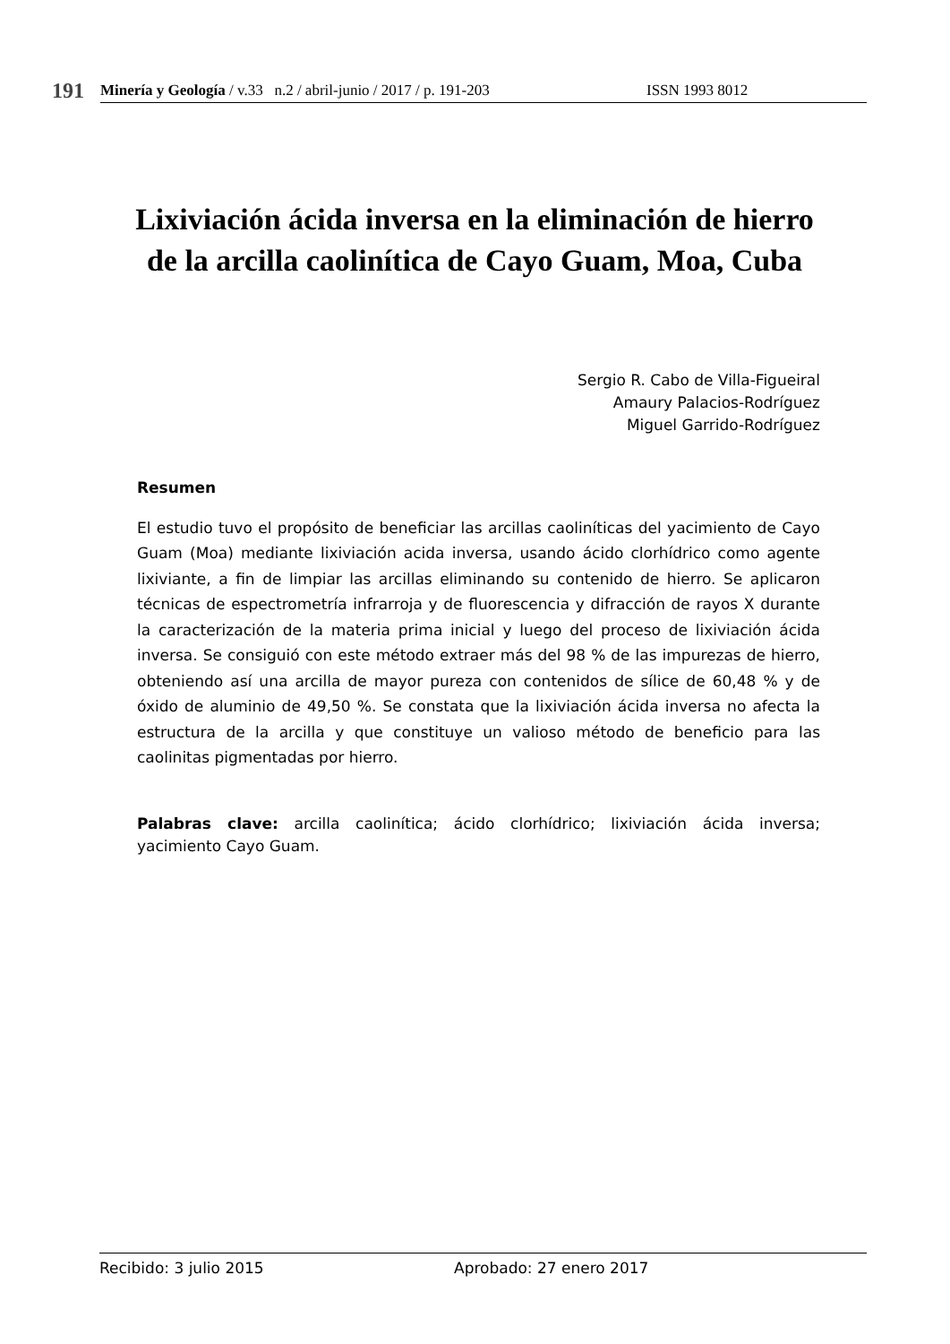191
Minería y Geología / v.33 n.2 / abril-junio / 2017 / p. 191-203 ISSN 1993 8012
Lixiviación ácida inversa en la eliminación de hierro de la arcilla caolinítica de Cayo Guam, Moa, Cuba
Sergio R. Cabo de Villa-Figueiral
Amaury Palacios-Rodríguez
Miguel Garrido-Rodríguez
Resumen
El estudio tuvo el propósito de beneficiar las arcillas caoliníticas del yacimiento de Cayo Guam (Moa) mediante lixiviación acida inversa, usando ácido clorhídrico como agente lixiviante, a fin de limpiar las arcillas eliminando su contenido de hierro. Se aplicaron técnicas de espectrometría infrarroja y de fluorescencia y difracción de rayos X durante la caracterización de la materia prima inicial y luego del proceso de lixiviación ácida inversa. Se consiguió con este método extraer más del 98 % de las impurezas de hierro, obteniendo así una arcilla de mayor pureza con contenidos de sílice de 60,48 % y de óxido de aluminio de 49,50 %. Se constata que la lixiviación ácida inversa no afecta la estructura de la arcilla y que constituye un valioso método de beneficio para las caolinitas pigmentadas por hierro.
Palabras clave: arcilla caolinítica; ácido clorhídrico; lixiviación ácida inversa; yacimiento Cayo Guam.
Recibido: 3 julio 2015 Aprobado: 27 enero 2017